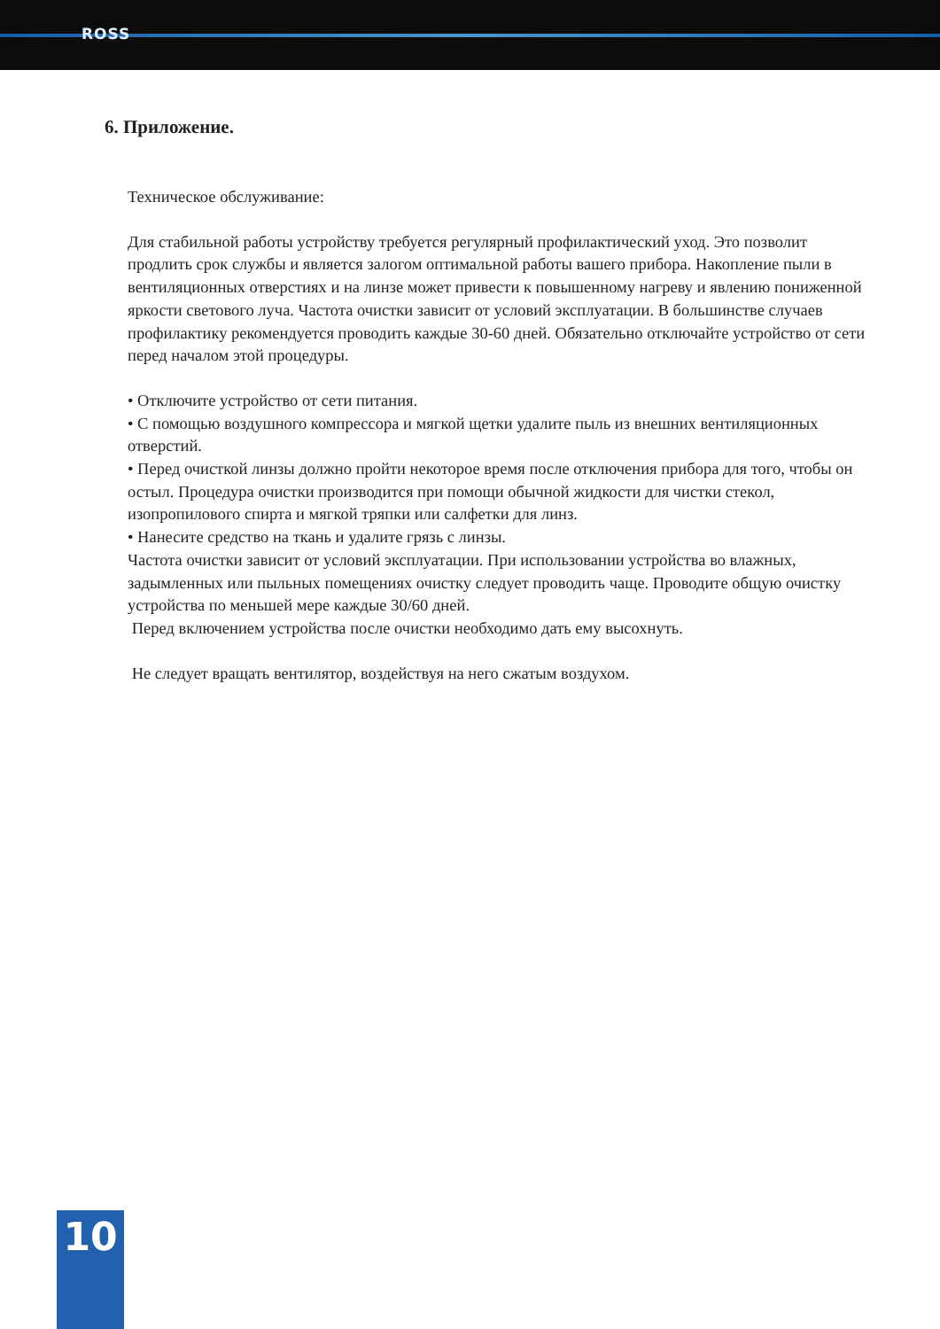ROSS
6. Приложение.
Техническое обслуживание:
Для стабильной работы устройству требуется регулярный профилактический уход. Это позволит продлить срок службы и является залогом оптимальной работы вашего прибора. Накопление пыли в вентиляционных отверстиях и на линзе может привести к повышенному нагреву и явлению пониженной яркости светового луча. Частота очистки зависит от условий эксплуатации. В большинстве случаев профилактику рекомендуется проводить каждые 30-60 дней. Обязательно отключайте устройство от сети перед началом этой процедуры.
• Отключите устройство от сети питания.
• С помощью воздушного компрессора и мягкой щетки удалите пыль из внешних вентиляционных отверстий.
• Перед очисткой линзы должно пройти некоторое время после отключения прибора для того, чтобы он остыл. Процедура очистки производится при помощи обычной жидкости для чистки стекол, изопропилового спирта и мягкой тряпки или салфетки для линз.
• Нанесите средство на ткань и удалите грязь с линзы.
Частота очистки зависит от условий эксплуатации. При использовании устройства во влажных, задымленных или пыльных помещениях очистку следует проводить чаще. Проводите общую очистку устройства по меньшей мере каждые 30/60 дней.
Перед включением устройства после очистки необходимо дать ему высохнуть.
Не следует вращать вентилятор, воздействуя на него сжатым воздухом.
10